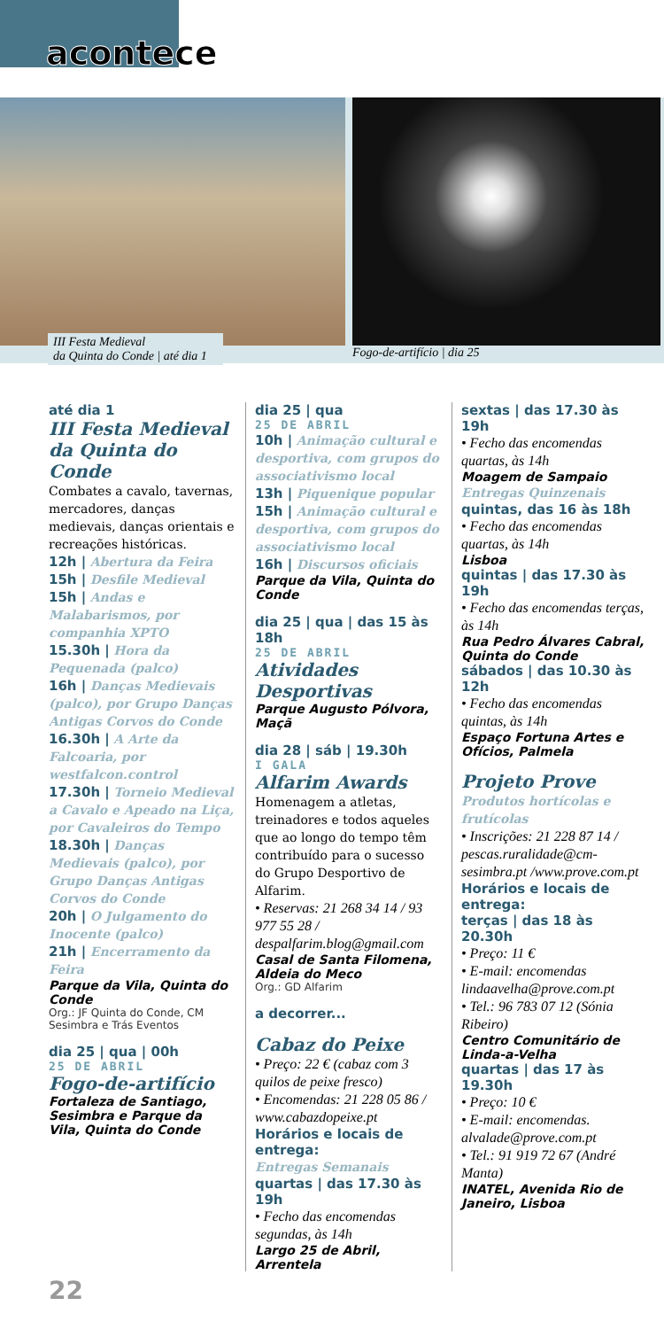acontece
III Festa Medieval
da Quinta do Conde | até dia 1
Fogo-de-artifício | dia 25
até dia 1
III Festa Medieval da Quinta do Conde
Combates a cavalo, tavernas, mercadores, danças medievais, danças orientais e recreações históricas.
12h | Abertura da Feira
15h | Desfile Medieval
15h | Andas e Malabarismos, por companhia XPTO
15.30h | Hora da Pequenada (palco)
16h | Danças Medievais (palco), por Grupo Danças Antigas Corvos do Conde
16.30h | A Arte da Falcoaria, por westfalcon.control
17.30h | Torneio Medieval a Cavalo e Apeado na Liça, por Cavaleiros do Tempo
18.30h | Danças Medievais (palco), por Grupo Danças Antigas Corvos do Conde
20h | O Julgamento do Inocente (palco)
21h | Encerramento da Feira
Parque da Vila, Quinta do Conde
Org.: JF Quinta do Conde, CM Sesimbra e Trás Eventos
dia 25 | qua | 00h
25 DE ABRIL
Fogo-de-artifício
Fortaleza de Santiago, Sesimbra e Parque da Vila, Quinta do Conde
dia 25 | qua
25 DE ABRIL
10h | Animação cultural e desportiva, com grupos do associativismo local
13h | Piquenique popular
15h | Animação cultural e desportiva, com grupos do associativismo local
16h | Discursos oficiais
Parque da Vila, Quinta do Conde
dia 25 | qua | das 15 às 18h
25 DE ABRIL
Atividades Desportivas
Parque Augusto Pólvora, Maçã
dia 28 | sáb | 19.30h
I GALA
Alfarim Awards
Homenagem a atletas, treinadores e todos aqueles que ao longo do tempo têm contribuído para o sucesso do Grupo Desportivo de Alfarim.
• Reservas: 21 268 34 14 / 93 977 55 28 / despalfarim.blog@gmail.com
Casal de Santa Filomena, Aldeia do Meco
Org.: GD Alfarim
a decorrer...
Cabaz do Peixe
• Preço: 22 € (cabaz com 3 quilos de peixe fresco)
• Encomendas: 21 228 05 86 / www.cabazdopeixe.pt
Horários e locais de entrega:
Entregas Semanais
quartas | das 17.30 às 19h
• Fecho das encomendas segundas, às 14h
Largo 25 de Abril, Arrentela
sextas | das 17.30 às 19h
• Fecho das encomendas quartas, às 14h
Moagem de Sampaio
Entregas Quinzenais
quintas, das 16 às 18h
• Fecho das encomendas quartas, às 14h
Lisboa
quintas | das 17.30 às 19h
• Fecho das encomendas terças, às 14h
Rua Pedro Álvares Cabral, Quinta do Conde
sábados | das 10.30 às 12h
• Fecho das encomendas quintas, às 14h
Espaço Fortuna Artes e Ofícios, Palmela
Projeto Prove
Produtos hortícolas e frutícolas
• Inscrições: 21 228 87 14 / pescas.ruralidade@cm-sesimbra.pt /www.prove.com.pt
Horários e locais de entrega:
terças | das 18 às 20.30h
• Preço: 11 €
• E-mail: encomendas lindaavelha@prove.com.pt
• Tel.: 96 783 07 12 (Sónia Ribeiro)
Centro Comunitário de Linda-a-Velha
quartas | das 17 às 19.30h
• Preço: 10 €
• E-mail: encomendas. alvalade@prove.com.pt
• Tel.: 91 919 72 67 (André Manta)
INATEL, Avenida Rio de Janeiro, Lisboa
22